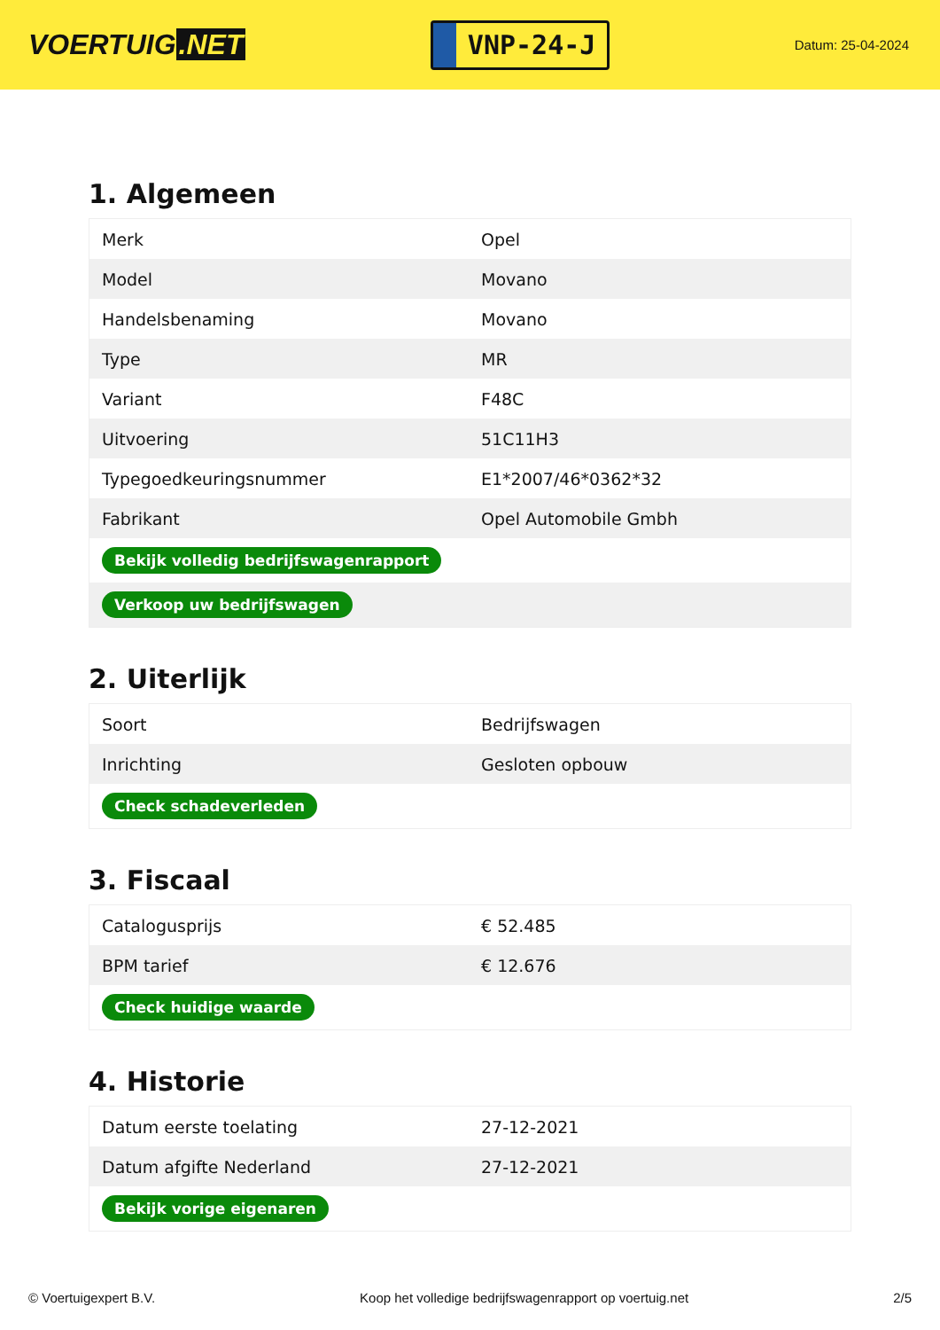VOERTUIG.NET
VNP-24-J
Datum: 25-04-2024
1. Algemeen
| Merk | Opel |
| Model | Movano |
| Handelsbenaming | Movano |
| Type | MR |
| Variant | F48C |
| Uitvoering | 51C11H3 |
| Typegoedkeuringsnummer | E1*2007/46*0362*32 |
| Fabrikant | Opel Automobile Gmbh |
| Bekijk volledig bedrijfswagenrapport | |
| Verkoop uw bedrijfswagen | |
2. Uiterlijk
| Soort | Bedrijfswagen |
| Inrichting | Gesloten opbouw |
| Check schadeverleden | |
3. Fiscaal
| Catalogusprijs | € 52.485 |
| BPM tarief | € 12.676 |
| Check huidige waarde | |
4. Historie
| Datum eerste toelating | 27-12-2021 |
| Datum afgifte Nederland | 27-12-2021 |
| Bekijk vorige eigenaren | |
© Voertuigexpert B.V. Koop het volledige bedrijfswagenrapport op voertuig.net 2/5